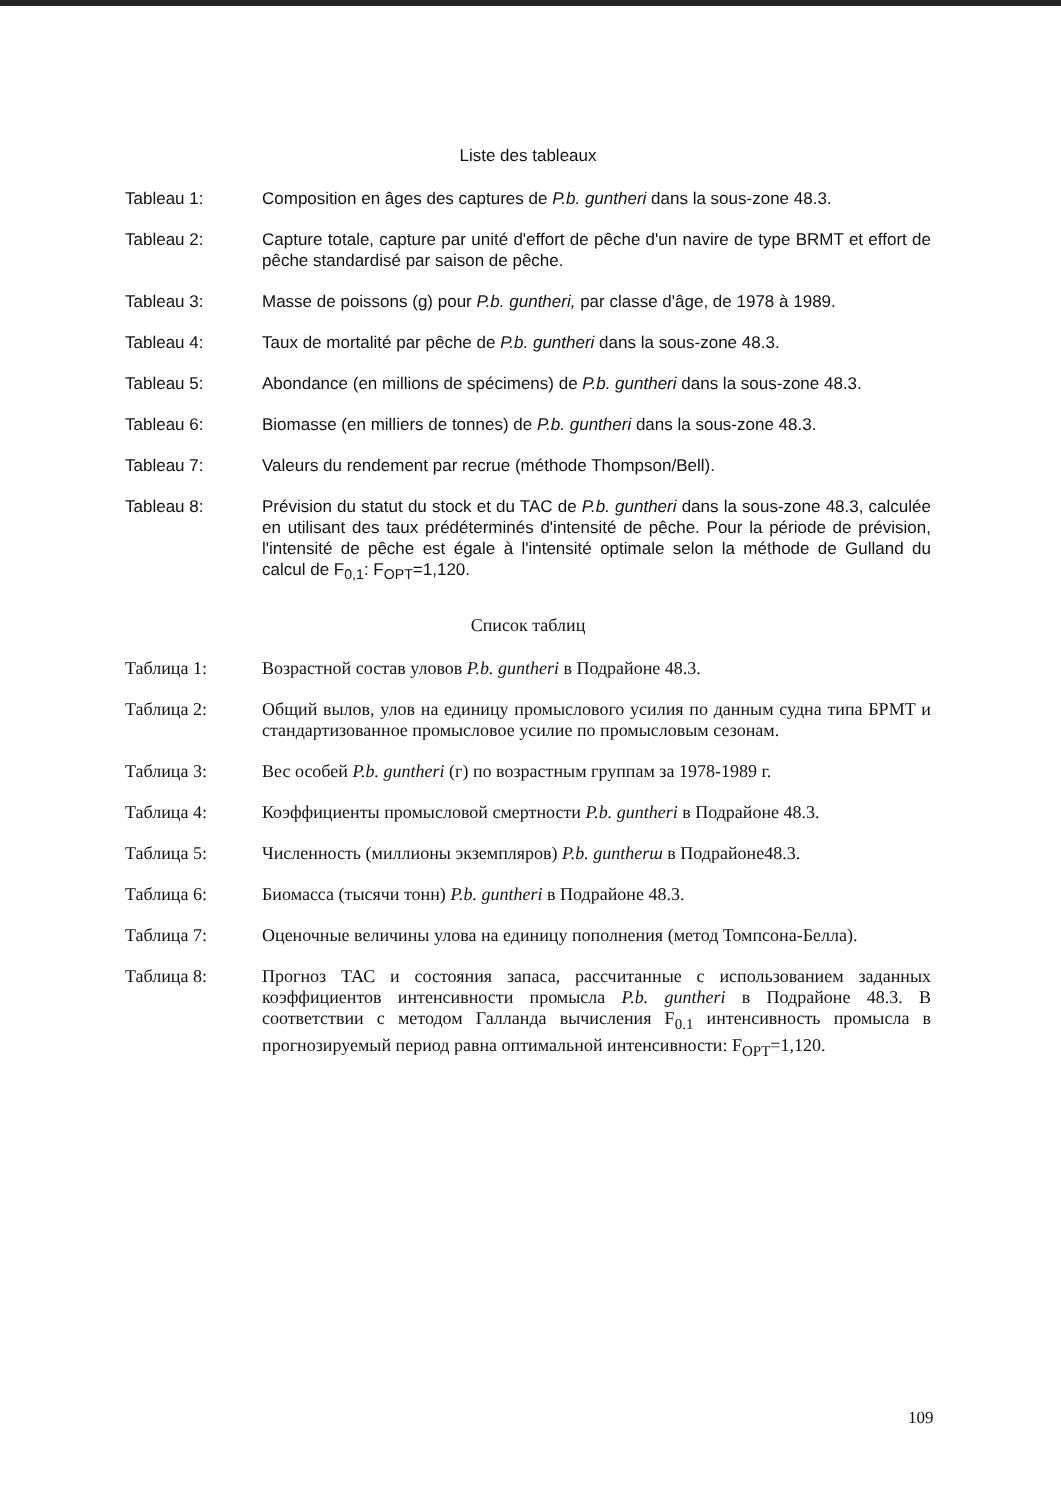Liste des tableaux
Tableau 1: Composition en âges des captures de P.b. guntheri dans la sous-zone 48.3.
Tableau 2: Capture totale, capture par unité d'effort de pêche d'un navire de type BRMT et effort de pêche standardisé par saison de pêche.
Tableau 3: Masse de poissons (g) pour P.b. guntheri, par classe d'âge, de 1978 à 1989.
Tableau 4: Taux de mortalité par pêche de P.b. guntheri dans la sous-zone 48.3.
Tableau 5: Abondance (en millions de spécimens) de P.b. guntheri dans la sous-zone 48.3.
Tableau 6: Biomasse (en milliers de tonnes) de P.b. guntheri dans la sous-zone 48.3.
Tableau 7: Valeurs du rendement par recrue (méthode Thompson/Bell).
Tableau 8: Prévision du statut du stock et du TAC de P.b. guntheri dans la sous-zone 48.3, calculée en utilisant des taux prédéterminés d'intensité de pêche. Pour la période de prévision, l'intensité de pêche est égale à l'intensité optimale selon la méthode de Gulland du calcul de F<sub>0,1</sub>: F<sub>OPT</sub>=1,120.
Список таблиц
Таблица 1: Возрастной состав уловов P.b. guntheri в Подрайоне 48.3.
Таблица 2: Общий вылов, улов на единицу промыслового усилия по данным судна типа БРМТ и стандартизованное промысловое усилие по промысловым сезонам.
Таблица 3: Вес особей P.b. guntheri (г) по возрастным группам за 1978-1989 г.
Таблица 4: Коэффициенты промысловой смертности P.b. guntheri в Подрайоне 48.3.
Таблица 5: Численность (миллионы экземпляров) P.b. guntherш в Подрайоне48.3.
Таблица 6: Биомасса (тысячи тонн) P.b. guntheri в Подрайоне 48.3.
Таблица 7: Оценочные величины улова на единицу пополнения (метод Томпсона-Белла).
Таблица 8: Прогноз ТАС и состояния запаса, рассчитанные с использованием заданных коэффициентов интенсивности промысла P.b. guntheri в Подрайоне 48.3. В соответствии с методом Галланда вычисления F<sub>0.1</sub> интенсивность промысла в прогнозируемый период равна оптимальной интенсивности: F<sub>OPT</sub>=1,120.
109